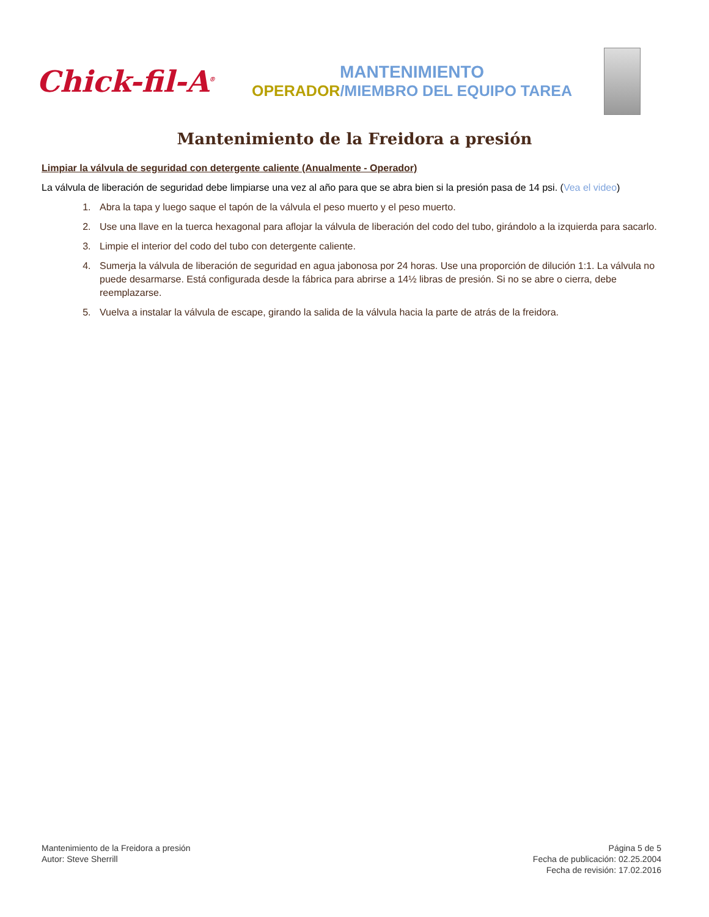Chick-fil-A<sup>®</sup>
MANTENIMIENTO
OPERADOR/MIEMBRO DEL EQUIPO TAREA
Mantenimiento de la Freidora a presión
Limpiar la válvula de seguridad con detergente caliente (Anualmente - Operador)
La válvula de liberación de seguridad debe limpiarse una vez al año para que se abra bien si la presión pasa de 14 psi. (Vea el video)
1. Abra la tapa y luego saque el tapón de la válvula el peso muerto y el peso muerto.
2. Use una llave en la tuerca hexagonal para aflojar la válvula de liberación del codo del tubo, girándolo a la izquierda para sacarlo.
3. Limpie el interior del codo del tubo con detergente caliente.
4. Sumerja la válvula de liberación de seguridad en agua jabonosa por 24 horas. Use una proporción de dilución 1:1. La válvula no puede desarmarse. Está configurada desde la fábrica para abrirse a 14½ libras de presión. Si no se abre o cierra, debe reemplazarse.
5. Vuelva a instalar la válvula de escape, girando la salida de la válvula hacia la parte de atrás de la freidora.
Mantenimiento de la Freidora a presión
Autor: Steve Sherrill
Página 5 de 5
Fecha de publicación: 02.25.2004
Fecha de revisión: 17.02.2016